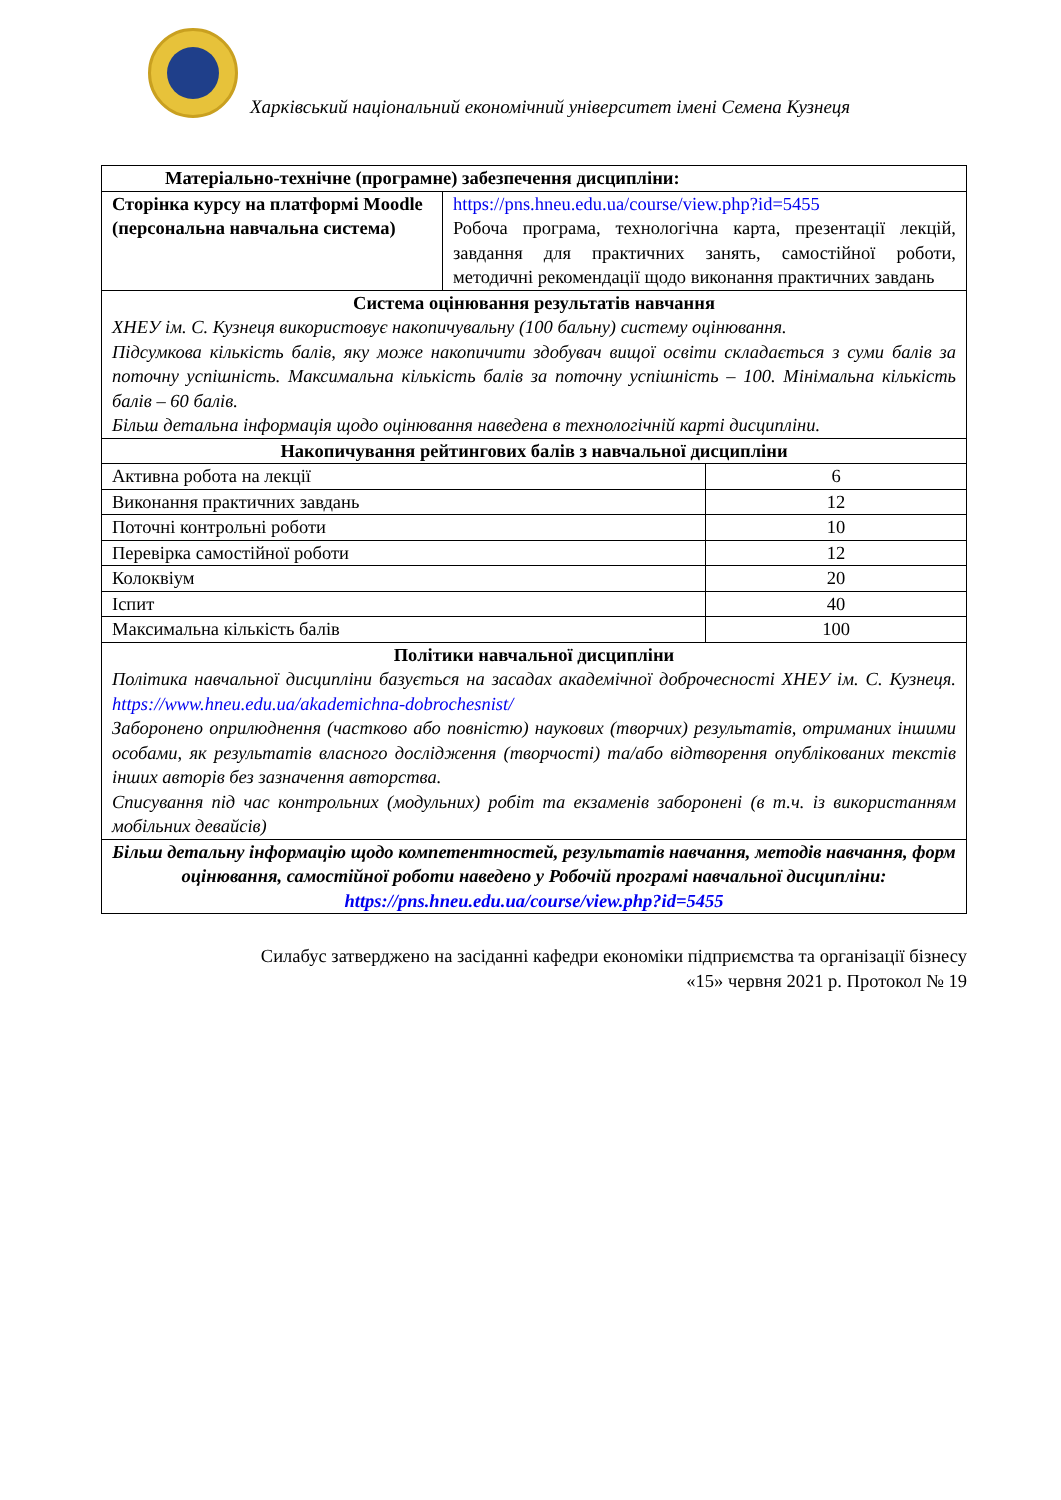Харківський національний економічний університет імені Семена Кузнеця
| Матеріально-технічне (програмне) забезпечення дисципліни: | | |
| Сторінка курсу на платформі Moodle (персональна навчальна система) | https://pns.hneu.edu.ua/course/view.php?id=5455 Робоча програма, технологічна карта, презентації лекцій, завдання для практичних занять, самостійної роботи, методичні рекомендації щодо виконання практичних завдань | |
| Система оцінювання результатів навчання ХНЕУ ім. С. Кузнеця використовує накопичувальну (100 бальну) систему оцінювання. Підсумкова кількість балів, яку може накопичити здобувач вищої освіти складається з суми балів за поточну успішність. Максимальна кількість балів за поточну успішність – 100. Мінімальна кількість балів – 60 балів. Більш детальна інформація щодо оцінювання наведена в технологічній карті дисципліни. | | |
| Накопичування рейтингових балів з навчальної дисципліни | | |
| Активна робота на лекції | | 6 |
| Виконання практичних завдань | | 12 |
| Поточні контрольні роботи | | 10 |
| Перевірка самостійної роботи | | 12 |
| Колоквіум | | 20 |
| Іспит | | 40 |
| Максимальна кількість балів | | 100 |
| Політики навчальної дисципліни Політика навчальної дисципліни базується на засадах академічної доброчесності ХНЕУ ім. С. Кузнеця. https://www.hneu.edu.ua/akademichna-dobrochesnist/ Заборонено оприлюднення (частково або повністю) наукових (творчих) результатів, отриманих іншими особами, як результатів власного дослідження (творчості) та/або відтворення опублікованих текстів інших авторів без зазначення авторства. Списування під час контрольних (модульних) робіт та екзаменів заборонені (в т.ч. із використанням мобільних девайсів) | | |
| Більш детальну інформацію щодо компетентностей, результатів навчання, методів навчання, форм оцінювання, самостійної роботи наведено у Робочій програмі навчальної дисципліни: https://pns.hneu.edu.ua/course/view.php?id=5455 | | |
Силабус затверджено на засіданні кафедри економіки підприємства та організації бізнесу
«15» червня 2021 р. Протокол № 19